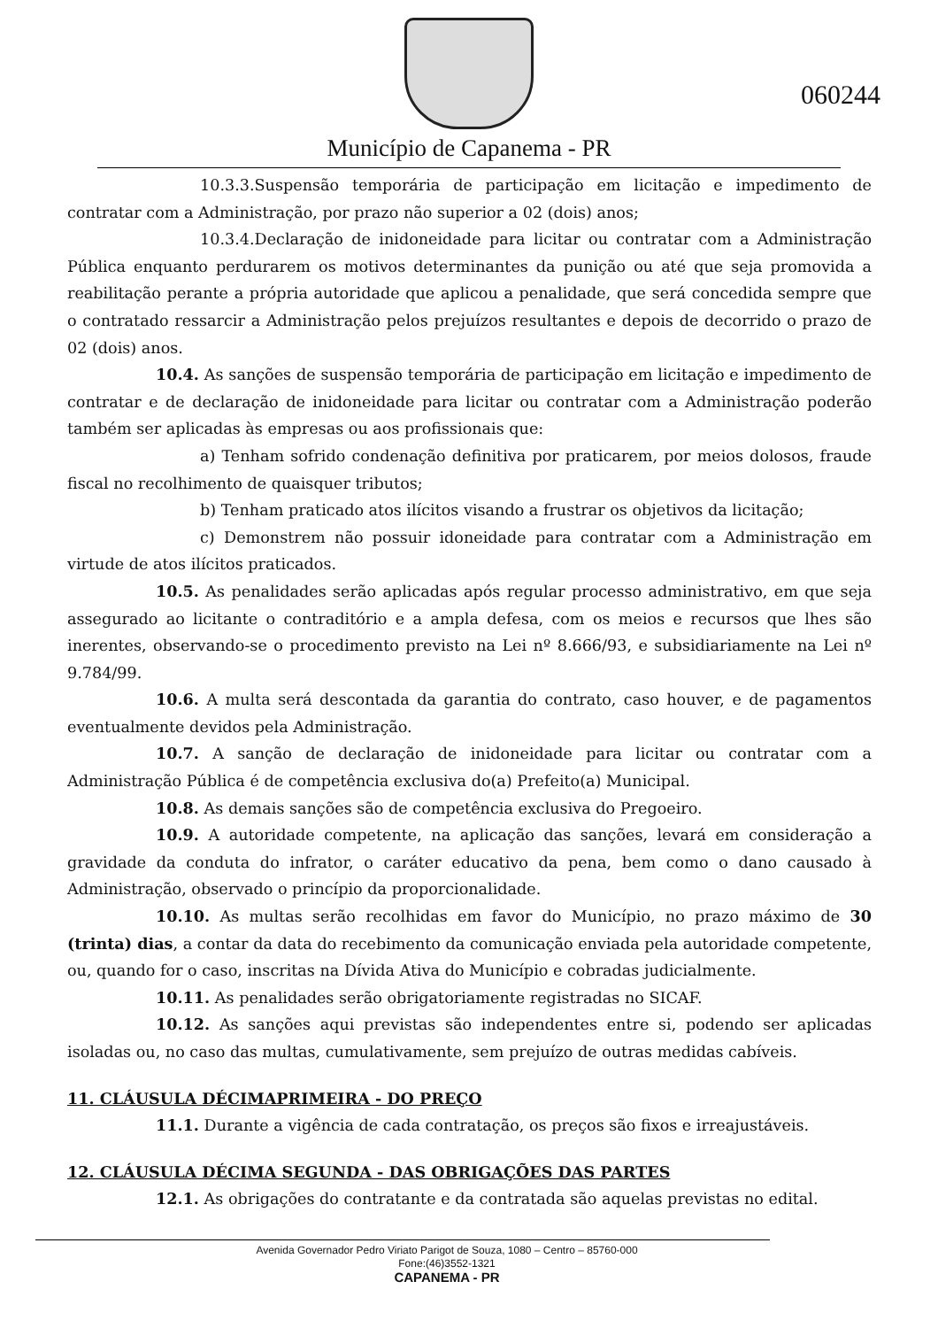Município de Capanema - PR
060244
10.3.3.Suspensão temporária de participação em licitação e impedimento de contratar com a Administração, por prazo não superior a 02 (dois) anos;
10.3.4.Declaração de inidoneidade para licitar ou contratar com a Administração Pública enquanto perdurarem os motivos determinantes da punição ou até que seja promovida a reabilitação perante a própria autoridade que aplicou a penalidade, que será concedida sempre que o contratado ressarcir a Administração pelos prejuízos resultantes e depois de decorrido o prazo de 02 (dois) anos.
10.4. As sanções de suspensão temporária de participação em licitação e impedimento de contratar e de declaração de inidoneidade para licitar ou contratar com a Administração poderão também ser aplicadas às empresas ou aos profissionais que:
a) Tenham sofrido condenação definitiva por praticarem, por meios dolosos, fraude fiscal no recolhimento de quaisquer tributos;
b) Tenham praticado atos ilícitos visando a frustrar os objetivos da licitação;
c) Demonstrem não possuir idoneidade para contratar com a Administração em virtude de atos ilícitos praticados.
10.5. As penalidades serão aplicadas após regular processo administrativo, em que seja assegurado ao licitante o contraditório e a ampla defesa, com os meios e recursos que lhes são inerentes, observando-se o procedimento previsto na Lei nº 8.666/93, e subsidiariamente na Lei nº 9.784/99.
10.6. A multa será descontada da garantia do contrato, caso houver, e de pagamentos eventualmente devidos pela Administração.
10.7. A sanção de declaração de inidoneidade para licitar ou contratar com a Administração Pública é de competência exclusiva do(a) Prefeito(a) Municipal.
10.8. As demais sanções são de competência exclusiva do Pregoeiro.
10.9. A autoridade competente, na aplicação das sanções, levará em consideração a gravidade da conduta do infrator, o caráter educativo da pena, bem como o dano causado à Administração, observado o princípio da proporcionalidade.
10.10. As multas serão recolhidas em favor do Município, no prazo máximo de 30 (trinta) dias, a contar da data do recebimento da comunicação enviada pela autoridade competente, ou, quando for o caso, inscritas na Dívida Ativa do Município e cobradas judicialmente.
10.11. As penalidades serão obrigatoriamente registradas no SICAF.
10.12. As sanções aqui previstas são independentes entre si, podendo ser aplicadas isoladas ou, no caso das multas, cumulativamente, sem prejuízo de outras medidas cabíveis.
11. CLÁUSULA DÉCIMAPRIMEIRA - DO PREÇO
11.1. Durante a vigência de cada contratação, os preços são fixos e irreajustáveis.
12. CLÁUSULA DÉCIMA SEGUNDA - DAS OBRIGAÇÕES DAS PARTES
12.1. As obrigações do contratante e da contratada são aquelas previstas no edital.
Avenida Governador Pedro Viriato Parigot de Souza, 1080 – Centro – 85760-000
Fone:(46)3552-1321
CAPANEMA - PR